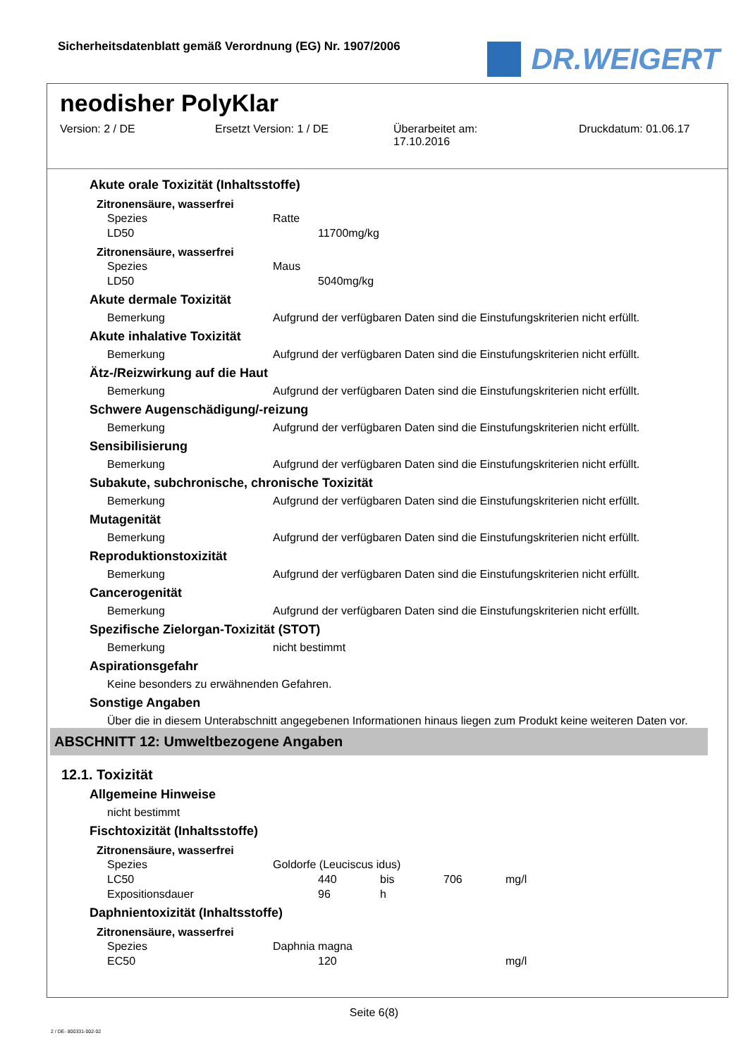Sicherheitsdatenblatt gemäß Verordnung (EG) Nr. 1907/2006
DR.WEIGERT
neodisher PolyKlar
Version: 2 / DE Ersetzt Version: 1 / DE Überarbeitet am:
17.10.2016
Druckdatum: 01.06.17
Akute orale Toxizität (Inhaltsstoffe)
Zitronensäure, wasserfrei
| Spezies | Ratte | | |
| LD50 | | 11700 | mg/kg |
Zitronensäure, wasserfrei
| Spezies | Maus | | |
| LD50 | | 5040 | mg/kg |
Akute dermale Toxizität
| Bemerkung | Aufgrund der verfügbaren Daten sind die Einstufungskriterien nicht erfüllt. |
Akute inhalative Toxizität
| Bemerkung | Aufgrund der verfügbaren Daten sind die Einstufungskriterien nicht erfüllt. |
Ätz-/Reizwirkung auf die Haut
| Bemerkung | Aufgrund der verfügbaren Daten sind die Einstufungskriterien nicht erfüllt. |
Schwere Augenschädigung/-reizung
| Bemerkung | Aufgrund der verfügbaren Daten sind die Einstufungskriterien nicht erfüllt. |
Sensibilisierung
| Bemerkung | Aufgrund der verfügbaren Daten sind die Einstufungskriterien nicht erfüllt. |
Subakute, subchronische, chronische Toxizität
| Bemerkung | Aufgrund der verfügbaren Daten sind die Einstufungskriterien nicht erfüllt. |
Mutagenität
| Bemerkung | Aufgrund der verfügbaren Daten sind die Einstufungskriterien nicht erfüllt. |
Reproduktionstoxizität
| Bemerkung | Aufgrund der verfügbaren Daten sind die Einstufungskriterien nicht erfüllt. |
Cancerogenität
| Bemerkung | Aufgrund der verfügbaren Daten sind die Einstufungskriterien nicht erfüllt. |
Spezifische Zielorgan-Toxizität (STOT)
| Bemerkung | nicht bestimmt |
Aspirationsgefahr
Keine besonders zu erwähnenden Gefahren.
Sonstige Angaben
Über die in diesem Unterabschnitt angegebenen Informationen hinaus liegen zum Produkt keine weiteren Daten vor.
ABSCHNITT 12: Umweltbezogene Angaben
12.1. Toxizität
Allgemeine Hinweise
nicht bestimmt
Fischtoxizität (Inhaltsstoffe)
Zitronensäure, wasserfrei
| Spezies | Goldorfe (Leuciscus idus) | | | | |
| LC50 | | 440 | bis | 706 | mg/l |
| Expositionsdauer | | 96 | h | | |
Daphnientoxizität (Inhaltsstoffe)
Zitronensäure, wasserfrei
| Spezies | Daphnia magna | | | | |
| EC50 | | 120 | | | mg/l |
Seite 6(8)
2 / DE- 800331-002-02